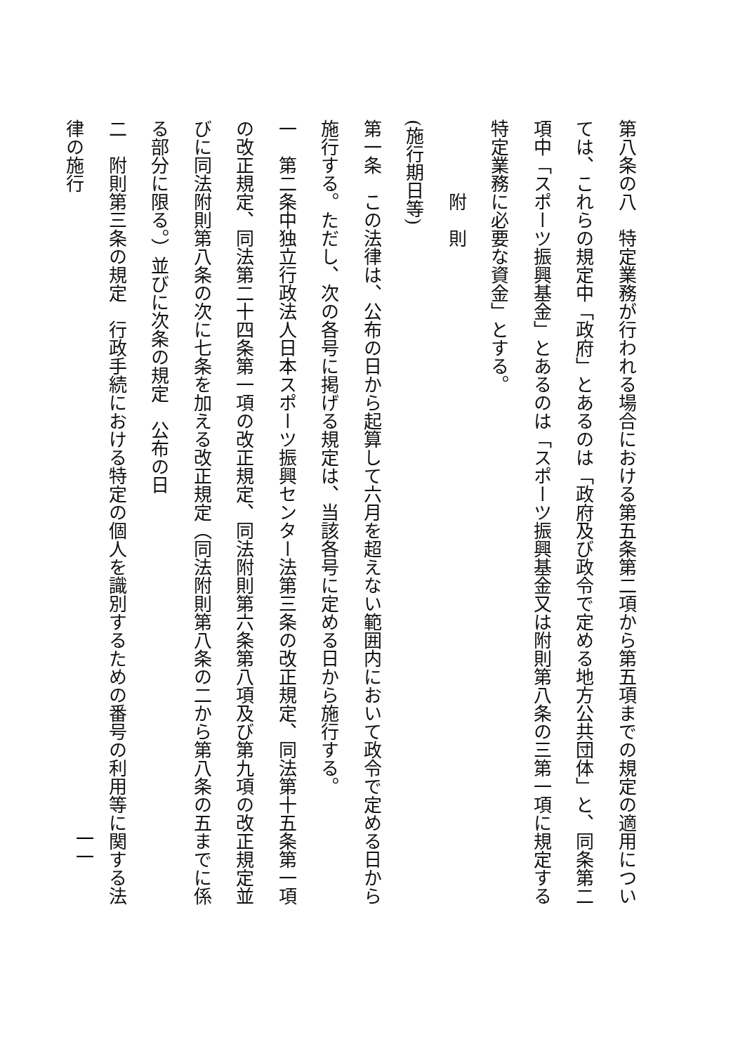第八条の八　特定業務が行われる場合における第五条第二項から第五項までの規定の適用については、これらの規定中「政府」とあるのは「政府及び政令で定める地方公共団体」と、同条第二項中「スポーツ振興基金」とあるのは「スポーツ振興基金又は附則第八条の三第一項に規定する特定業務に必要な資金」とする。
附　則
(施行期日等)
第一条　この法律は、公布の日から起算して六月を超えない範囲内において政令で定める日から施行する。ただし、次の各号に掲げる規定は、当該各号に定める日から施行する。
一　第二条中独立行政法人日本スポーツ振興センター法第三条の改正規定、同法第十五条第一項の改正規定、同法第二十四条第一項の改正規定、同法附則第六条第八項及び第九項の改正規定並びに同法附則第八条の次に七条を加える改正規定（同法附則第八条の二から第八条の五までに係る部分に限る。）並びに次条の規定　公布の日
二　附則第三条の規定　行政手続における特定の個人を識別するための番号の利用等に関する法律の施行
一一